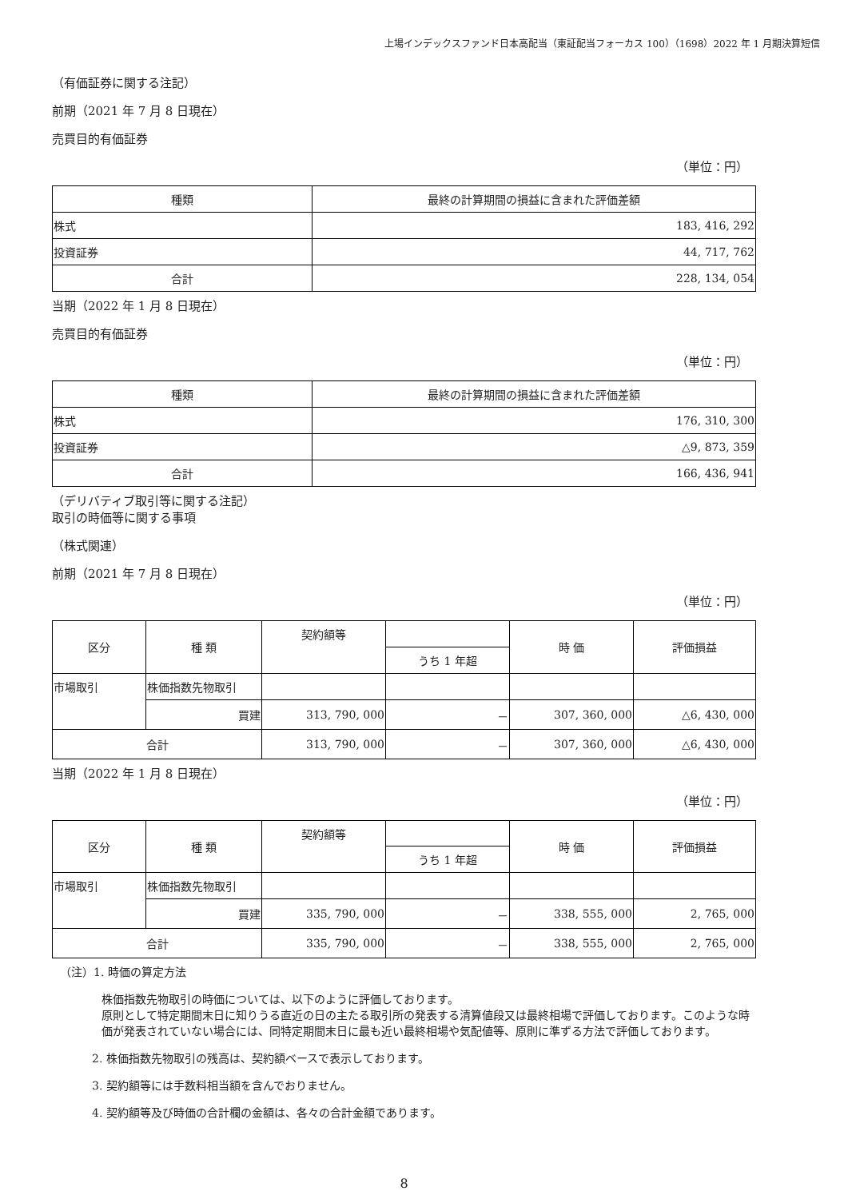上場インデックスファンド日本高配当（東証配当フォーカス 100）（1698）2022 年 1 月期決算短信
（有価証券に関する注記）
前期（2021 年 7 月 8 日現在）
売買目的有価証券
（単位：円）
| 種類 | 最終の計算期間の損益に含まれた評価差額 |
| --- | --- |
| 株式 | 183, 416, 292 |
| 投資証券 | 44, 717, 762 |
| 合計 | 228, 134, 054 |
当期（2022 年 1 月 8 日現在）
売買目的有価証券
（単位：円）
| 種類 | 最終の計算期間の損益に含まれた評価差額 |
| --- | --- |
| 株式 | 176, 310, 300 |
| 投資証券 | △9, 873, 359 |
| 合計 | 166, 436, 941 |
（デリバティブ取引等に関する注記）
取引の時価等に関する事項
（株式関連）
前期（2021 年 7 月 8 日現在）
（単位：円）
| 区分 | 種 類 | 契約額等 | | 時 価 | 評価損益 |
| --- | --- | --- | --- | --- | --- |
| | | | うち 1 年超 | | |
| 市場取引 | 株価指数先物取引 | | | | |
| | 買建 | 313, 790, 000 | － | 307, 360, 000 | △6, 430, 000 |
| 合計 | | 313, 790, 000 | － | 307, 360, 000 | △6, 430, 000 |
当期（2022 年 1 月 8 日現在）
（単位：円）
| 区分 | 種 類 | 契約額等 | | 時 価 | 評価損益 |
| --- | --- | --- | --- | --- | --- |
| | | | うち 1 年超 | | |
| 市場取引 | 株価指数先物取引 | | | | |
| | 買建 | 335, 790, 000 | － | 338, 555, 000 | 2, 765, 000 |
| 合計 | | 335, 790, 000 | － | 338, 555, 000 | 2, 765, 000 |
（注）1. 時価の算定方法
株価指数先物取引の時価については、以下のように評価しております。
原則として特定期間末日に知りうる直近の日の主たる取引所の発表する清算値段又は最終相場で評価しております。このような時価が発表されていない場合には、同特定期間末日に最も近い最終相場や気配値等、原則に準ずる方法で評価しております。
2. 株価指数先物取引の残高は、契約額ベースで表示しております。
3. 契約額等には手数料相当額を含んでおりません。
4. 契約額等及び時価の合計欄の金額は、各々の合計金額であります。
8